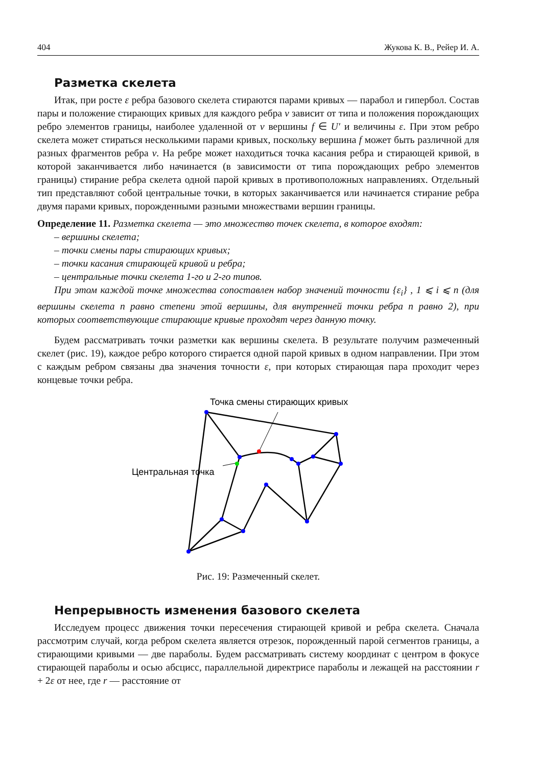404 Жукова К. В., Рейер И. А.
Разметка скелета
Итак, при росте ε ребра базового скелета стираются парами кривых — парабол и гипербол. Состав пары и положение стирающих кривых для каждого ребра v зависит от типа и положения порождающих ребро элементов границы, наиболее удаленной от v вершины f ∈ U′ и величины ε. При этом ребро скелета может стираться несколькими парами кривых, поскольку вершина f может быть различной для разных фрагментов ребра v. На ребре может находиться точка касания ребра и стирающей кривой, в которой заканчивается либо начинается (в зависимости от типа порождающих ребро элементов границы) стирание ребра скелета одной парой кривых в противоположных направлениях. Отдельный тип представляют собой центральные точки, в которых заканчивается или начинается стирание ребра двумя парами кривых, порожденными разными множествами вершин границы.
Определение 11. Разметка скелета — это множество точек скелета, в которое входят:
– вершины скелета;
– точки смены пары стирающих кривых;
– точки касания стирающей кривой и ребра;
– центральные точки скелета 1-го и 2-го типов.
При этом каждой точке множества сопоставлен набор значений точности {ε<sub>i</sub>} , 1 ⩽ i ⩽ n (для вершины скелета n равно степени этой вершины, для внутренней точки ребра n равно 2), при которых соответствующие стирающие кривые проходят через данную точку.
Будем рассматривать точки разметки как вершины скелета. В результате получим размеченный скелет (рис. 19), каждое ребро которого стирается одной парой кривых в одном направлении. При этом с каждым ребром связаны два значения точности ε, при которых стирающая пара проходит через концевые точки ребра.
Точка смены стирающих кривых
Центральная точка
Рис. 19: Размеченный скелет.
Непрерывность изменения базового скелета
Исследуем процесс движения точки пересечения стирающей кривой и ребра скелета. Сначала рассмотрим случай, когда ребром скелета является отрезок, порожденный парой сегментов границы, а стирающими кривыми — две параболы. Будем рассматривать систему координат с центром в фокусе стирающей параболы и осью абсцисс, параллельной директрисе параболы и лежащей на расстоянии r + 2ε от нее, где r — расстояние от